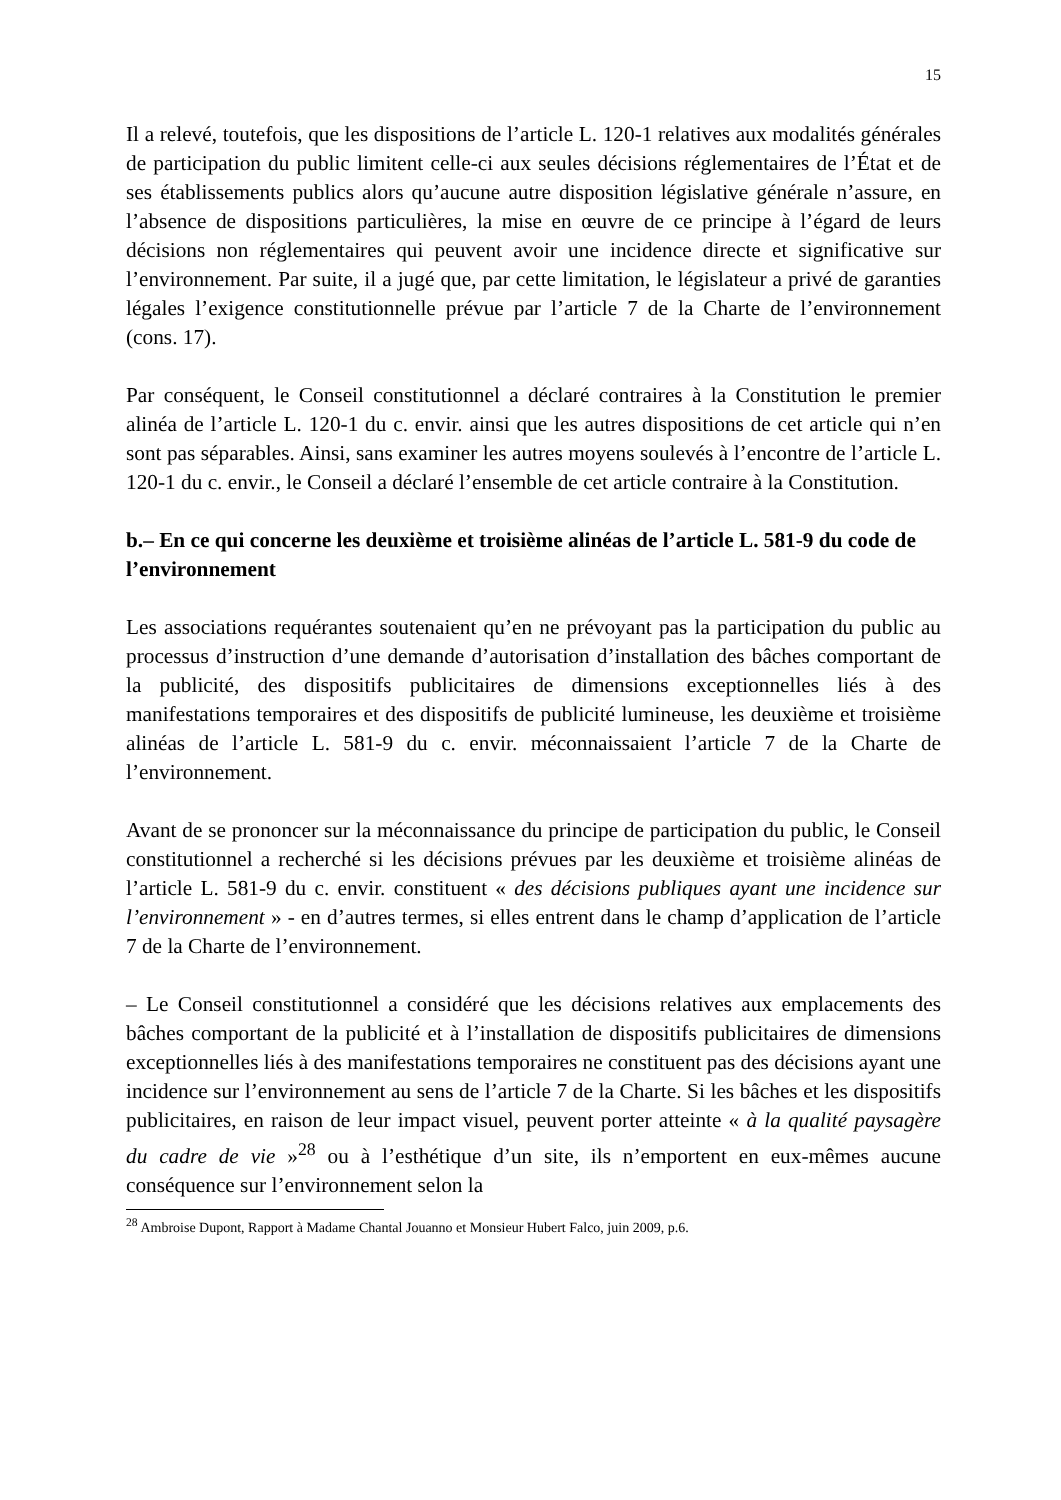15
Il a relevé, toutefois, que les dispositions de l’article L. 120-1 relatives aux modalités générales de participation du public limitent celle-ci aux seules décisions réglementaires de l’État et de ses établissements publics alors qu’aucune autre disposition législative générale n’assure, en l’absence de dispositions particulières, la mise en œuvre de ce principe à l’égard de leurs décisions non réglementaires qui peuvent avoir une incidence directe et significative sur l’environnement. Par suite, il a jugé que, par cette limitation, le législateur a privé de garanties légales l’exigence constitutionnelle prévue par l’article 7 de la Charte de l’environnement (cons. 17).
Par conséquent, le Conseil constitutionnel a déclaré contraires à la Constitution le premier alinéa de l’article L. 120-1 du c. envir. ainsi que les autres dispositions de cet article qui n’en sont pas séparables. Ainsi, sans examiner les autres moyens soulevés à l’encontre de l’article L. 120-1 du c. envir., le Conseil a déclaré l’ensemble de cet article contraire à la Constitution.
b.– En ce qui concerne les deuxième et troisième alinéas de l’article L. 581-9 du code de l’environnement
Les associations requérantes soutenaient qu’en ne prévoyant pas la participation du public au processus d’instruction d’une demande d’autorisation d’installation des bâches comportant de la publicité, des dispositifs publicitaires de dimensions exceptionnelles liés à des manifestations temporaires et des dispositifs de publicité lumineuse, les deuxième et troisième alinéas de l’article L. 581-9 du c. envir. méconnaissaient l’article 7 de la Charte de l’environnement.
Avant de se prononcer sur la méconnaissance du principe de participation du public, le Conseil constitutionnel a recherché si les décisions prévues par les deuxième et troisième alinéas de l’article L. 581-9 du c. envir. constituent « des décisions publiques ayant une incidence sur l’environnement » - en d’autres termes, si elles entrent dans le champ d’application de l’article 7 de la Charte de l’environnement.
– Le Conseil constitutionnel a considéré que les décisions relatives aux emplacements des bâches comportant de la publicité et à l’installation de dispositifs publicitaires de dimensions exceptionnelles liés à des manifestations temporaires ne constituent pas des décisions ayant une incidence sur l’environnement au sens de l’article 7 de la Charte. Si les bâches et les dispositifs publicitaires, en raison de leur impact visuel, peuvent porter atteinte « à la qualité paysagère du cadre de vie »<sup>28</sup> ou à l’esthétique d’un site, ils n’emportent en eux-mêmes aucune conséquence sur l’environnement selon la
<sup>28</sup> Ambroise Dupont, Rapport à Madame Chantal Jouanno et Monsieur Hubert Falco, juin 2009, p.6.